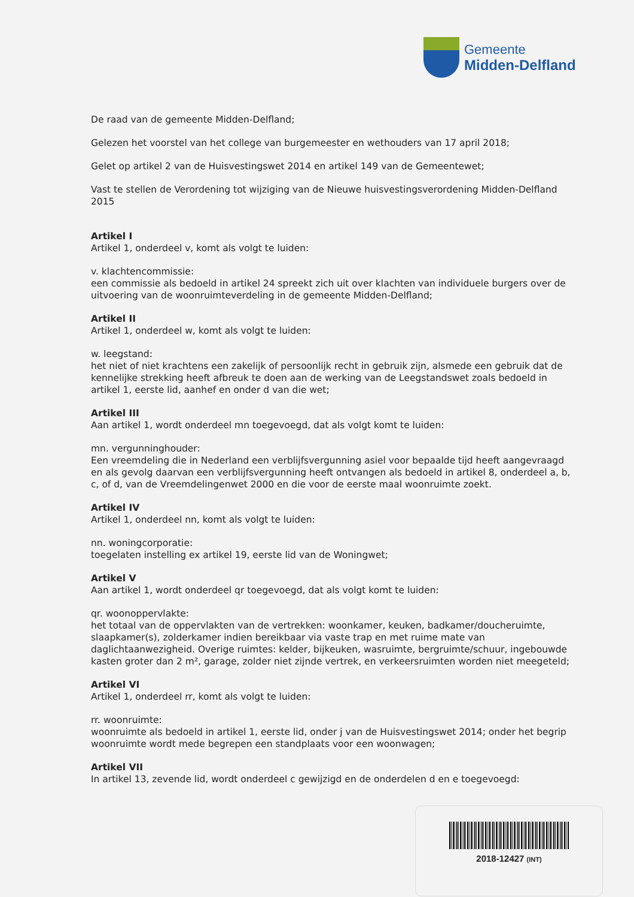Gemeente
Midden-Delfland
De raad van de gemeente Midden-Delfland;
Gelezen het voorstel van het college van burgemeester en wethouders van 17 april 2018;
Gelet op artikel 2 van de Huisvestingswet 2014 en artikel 149 van de Gemeentewet;
Vast te stellen de Verordening tot wijziging van de Nieuwe huisvestingsverordening Midden-Delfland 2015
Artikel I
Artikel 1, onderdeel v, komt als volgt te luiden:
v. klachtencommissie:
een commissie als bedoeld in artikel 24 spreekt zich uit over klachten van individuele burgers over de uitvoering van de woonruimteverdeling in de gemeente Midden-Delfland;
Artikel II
Artikel 1, onderdeel w, komt als volgt te luiden:
w. leegstand:
het niet of niet krachtens een zakelijk of persoonlijk recht in gebruik zijn, alsmede een gebruik dat de kennelijke strekking heeft afbreuk te doen aan de werking van de Leegstandswet zoals bedoeld in artikel 1, eerste lid, aanhef en onder d van die wet;
Artikel III
Aan artikel 1, wordt onderdeel mn toegevoegd, dat als volgt komt te luiden:
mn. vergunninghouder:
Een vreemdeling die in Nederland een verblijfsvergunning asiel voor bepaalde tijd heeft aangevraagd en als gevolg daarvan een verblijfsvergunning heeft ontvangen als bedoeld in artikel 8, onderdeel a, b, c, of d, van de Vreemdelingenwet 2000 en die voor de eerste maal woonruimte zoekt.
Artikel IV
Artikel 1, onderdeel nn, komt als volgt te luiden:
nn. woningcorporatie:
toegelaten instelling ex artikel 19, eerste lid van de Woningwet;
Artikel V
Aan artikel 1, wordt onderdeel qr toegevoegd, dat als volgt komt te luiden:
qr. woonoppervlakte:
het totaal van de oppervlakten van de vertrekken: woonkamer, keuken, badkamer/doucheruimte, slaapkamer(s), zolderkamer indien bereikbaar via vaste trap en met ruime mate van daglichtaanwezigheid. Overige ruimtes: kelder, bijkeuken, wasruimte, bergruimte/schuur, ingebouwde kasten groter dan 2 m², garage, zolder niet zijnde vertrek, en verkeersruimten worden niet meegeteld;
Artikel VI
Artikel 1, onderdeel rr, komt als volgt te luiden:
rr. woonruimte:
woonruimte als bedoeld in artikel 1, eerste lid, onder j van de Huisvestingswet 2014; onder het begrip woonruimte wordt mede begrepen een standplaats voor een woonwagen;
Artikel VII
In artikel 13, zevende lid, wordt onderdeel c gewijzigd en de onderdelen d en e toegevoegd:
2018-12427 (INT)